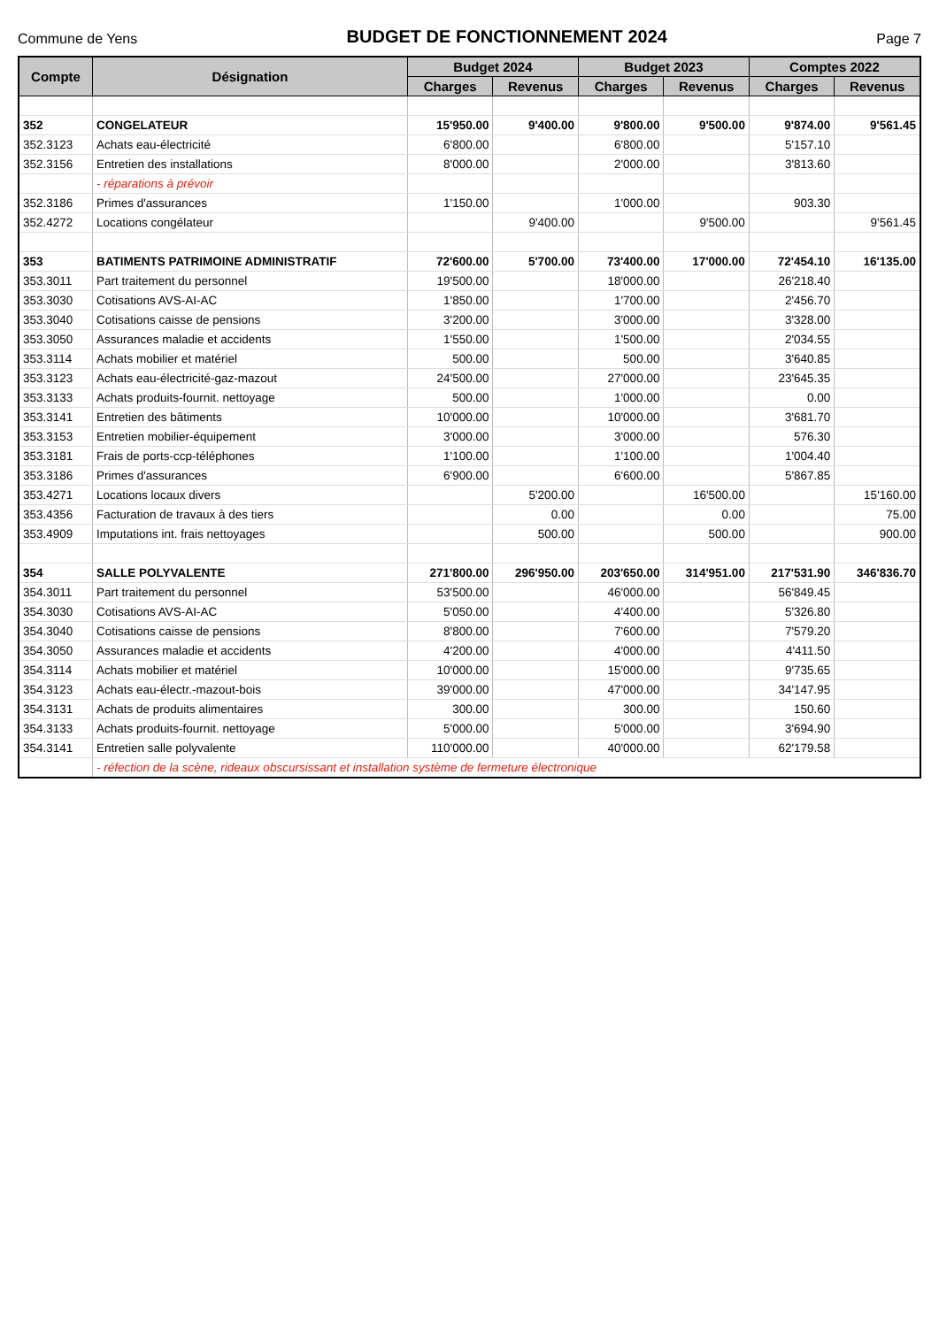Commune de Yens
BUDGET DE FONCTIONNEMENT 2024
Page 7
| Compte | Désignation | Budget 2024 | | Budget 2023 | | Comptes 2022 | |
| --- | --- | --- | --- | --- | --- | --- | --- |
| | | Charges | Revenus | Charges | Revenus | Charges | Revenus |
| 352 | CONGELATEUR | 15'950.00 | 9'400.00 | 9'800.00 | 9'500.00 | 9'874.00 | 9'561.45 |
| 352.3123 | Achats eau-électricité | 6'800.00 | | 6'800.00 | | 5'157.10 | |
| 352.3156 | Entretien des installations | 8'000.00 | | 2'000.00 | | 3'813.60 | |
| | - réparations à prévoir | | | | | | |
| 352.3186 | Primes d'assurances | 1'150.00 | | 1'000.00 | | 903.30 | |
| 352.4272 | Locations congélateur | | 9'400.00 | | 9'500.00 | | 9'561.45 |
| 353 | BATIMENTS PATRIMOINE ADMINISTRATIF | 72'600.00 | 5'700.00 | 73'400.00 | 17'000.00 | 72'454.10 | 16'135.00 |
| 353.3011 | Part traitement du personnel | 19'500.00 | | 18'000.00 | | 26'218.40 | |
| 353.3030 | Cotisations AVS-AI-AC | 1'850.00 | | 1'700.00 | | 2'456.70 | |
| 353.3040 | Cotisations caisse de pensions | 3'200.00 | | 3'000.00 | | 3'328.00 | |
| 353.3050 | Assurances maladie et accidents | 1'550.00 | | 1'500.00 | | 2'034.55 | |
| 353.3114 | Achats mobilier et matériel | 500.00 | | 500.00 | | 3'640.85 | |
| 353.3123 | Achats eau-électricité-gaz-mazout | 24'500.00 | | 27'000.00 | | 23'645.35 | |
| 353.3133 | Achats produits-fournit. nettoyage | 500.00 | | 1'000.00 | | 0.00 | |
| 353.3141 | Entretien des bâtiments | 10'000.00 | | 10'000.00 | | 3'681.70 | |
| 353.3153 | Entretien mobilier-équipement | 3'000.00 | | 3'000.00 | | 576.30 | |
| 353.3181 | Frais de ports-ccp-téléphones | 1'100.00 | | 1'100.00 | | 1'004.40 | |
| 353.3186 | Primes d'assurances | 6'900.00 | | 6'600.00 | | 5'867.85 | |
| 353.4271 | Locations locaux divers | | 5'200.00 | | 16'500.00 | | 15'160.00 |
| 353.4356 | Facturation de travaux à des tiers | | 0.00 | | 0.00 | | 75.00 |
| 353.4909 | Imputations int. frais nettoyages | | 500.00 | | 500.00 | | 900.00 |
| 354 | SALLE POLYVALENTE | 271'800.00 | 296'950.00 | 203'650.00 | 314'951.00 | 217'531.90 | 346'836.70 |
| 354.3011 | Part traitement du personnel | 53'500.00 | | 46'000.00 | | 56'849.45 | |
| 354.3030 | Cotisations AVS-AI-AC | 5'050.00 | | 4'400.00 | | 5'326.80 | |
| 354.3040 | Cotisations caisse de pensions | 8'800.00 | | 7'600.00 | | 7'579.20 | |
| 354.3050 | Assurances maladie et accidents | 4'200.00 | | 4'000.00 | | 4'411.50 | |
| 354.3114 | Achats mobilier et matériel | 10'000.00 | | 15'000.00 | | 9'735.65 | |
| 354.3123 | Achats eau-électr.-mazout-bois | 39'000.00 | | 47'000.00 | | 34'147.95 | |
| 354.3131 | Achats de produits alimentaires | 300.00 | | 300.00 | | 150.60 | |
| 354.3133 | Achats produits-fournit. nettoyage | 5'000.00 | | 5'000.00 | | 3'694.90 | |
| 354.3141 | Entretien salle polyvalente | 110'000.00 | | 40'000.00 | | 62'179.58 | |
| | - réfection de la scène, rideaux obscursissant et installation système de fermeture électronique | | | | | | |